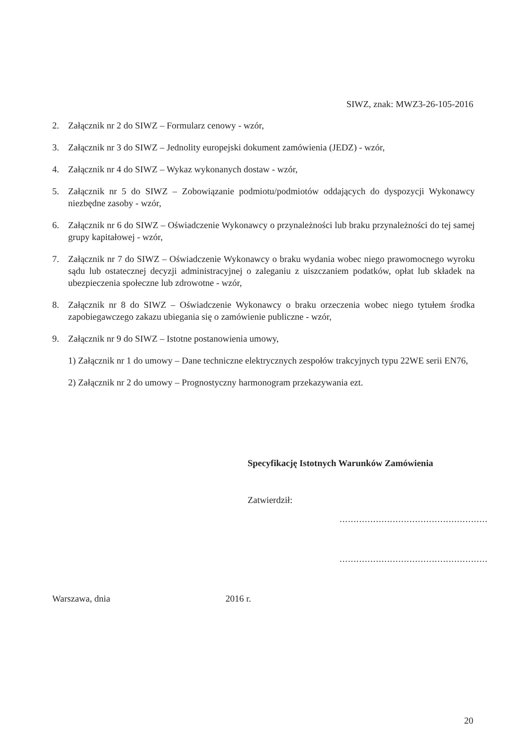SIWZ, znak: MWZ3-26-105-2016
2. Załącznik nr 2 do SIWZ – Formularz cenowy - wzór,
3. Załącznik nr 3 do SIWZ – Jednolity europejski dokument zamówienia (JEDZ) - wzór,
4. Załącznik nr 4 do SIWZ – Wykaz wykonanych dostaw - wzór,
5. Załącznik nr 5 do SIWZ – Zobowiązanie podmiotu/podmiotów oddających do dyspozycji Wykonawcy niezbędne zasoby - wzór,
6. Załącznik nr 6 do SIWZ – Oświadczenie Wykonawcy o przynależności lub braku przynależności do tej samej grupy kapitałowej - wzór,
7. Załącznik nr 7 do SIWZ – Oświadczenie Wykonawcy o braku wydania wobec niego prawomocnego wyroku sądu lub ostatecznej decyzji administracyjnej o zaleganiu z uiszczaniem podatków, opłat lub składek na ubezpieczenia społeczne lub zdrowotne - wzór,
8. Załącznik nr 8 do SIWZ – Oświadczenie Wykonawcy o braku orzeczenia wobec niego tytułem środka zapobiegawczego zakazu ubiegania się o zamówienie publiczne - wzór,
9. Załącznik nr 9 do SIWZ – Istotne postanowienia umowy,
1) Załącznik nr 1 do umowy – Dane techniczne elektrycznych zespołów trakcyjnych typu 22WE serii EN76,
2) Załącznik nr 2 do umowy – Prognostyczny harmonogram przekazywania ezt.
Specyfikację Istotnych Warunków Zamówienia
Zatwierdził:
.....................................................
.....................................................
Warszawa, dnia 2016 r.
20